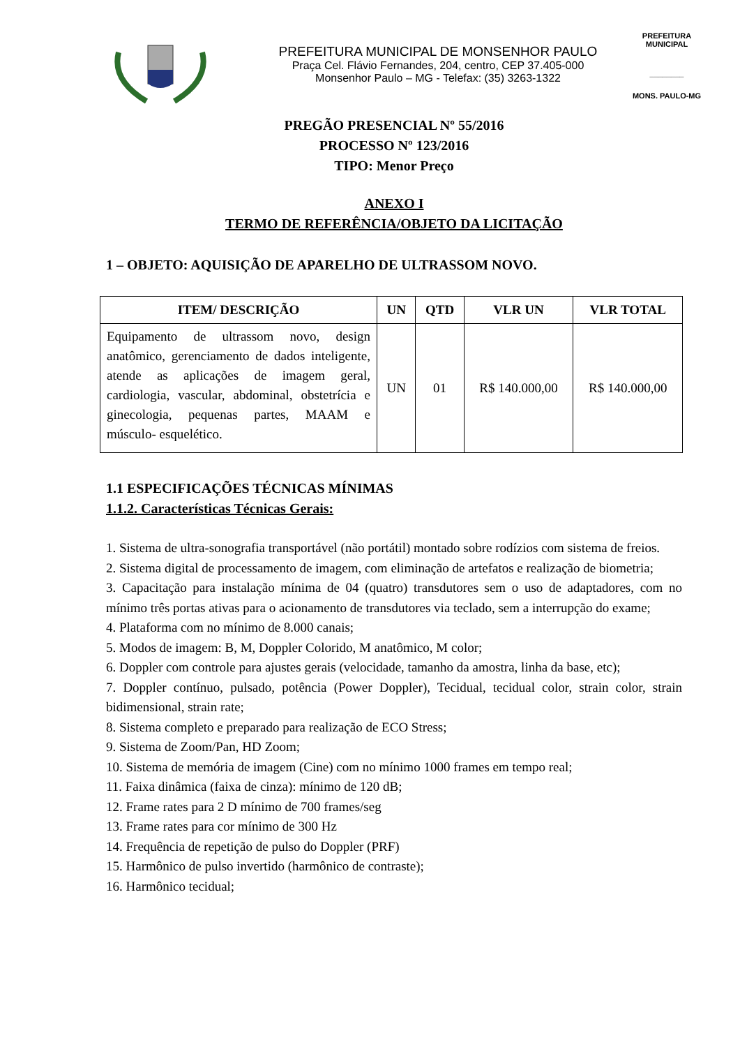PREFEITURA MUNICIPAL DE MONSENHOR PAULO
Praça Cel. Flávio Fernandes, 204, centro, CEP 37.405-000
Monsenhor Paulo – MG - Telefax: (35) 3263-1322
PREFEITURA MUNICIPAL
________
MONS. PAULO-MG
PREGÃO PRESENCIAL Nº 55/2016
PROCESSO Nº 123/2016
TIPO: Menor Preço
ANEXO I
TERMO DE REFERÊNCIA/OBJETO DA LICITAÇÃO
1 – OBJETO: AQUISIÇÃO DE APARELHO DE ULTRASSOM NOVO.
| ITEM/ DESCRIÇÃO | UN | QTD | VLR UN | VLR TOTAL |
| --- | --- | --- | --- | --- |
| Equipamento de ultrassom novo, design anatômico, gerenciamento de dados inteligente, atende as aplicações de imagem geral, cardiologia, vascular, abdominal, obstetrícia e ginecologia, pequenas partes, MAAM e músculo- esquelético. | UN | 01 | R$ 140.000,00 | R$ 140.000,00 |
1.1 ESPECIFICAÇÕES TÉCNICAS MÍNIMAS
1.1.2. Características Técnicas Gerais:
1. Sistema de ultra-sonografia transportável (não portátil) montado sobre rodízios com sistema de freios.
2. Sistema digital de processamento de imagem, com eliminação de artefatos e realização de biometria;
3. Capacitação para instalação mínima de 04 (quatro) transdutores sem o uso de adaptadores, com no mínimo três portas ativas para o acionamento de transdutores via teclado, sem a interrupção do exame;
4. Plataforma com no mínimo de 8.000 canais;
5. Modos de imagem: B, M, Doppler Colorido, M anatômico, M color;
6. Doppler com controle para ajustes gerais (velocidade, tamanho da amostra, linha da base, etc);
7. Doppler contínuo, pulsado, potência (Power Doppler), Tecidual, tecidual color, strain color, strain bidimensional, strain rate;
8. Sistema completo e preparado para realização de ECO Stress;
9. Sistema de Zoom/Pan, HD Zoom;
10. Sistema de memória de imagem (Cine) com no mínimo 1000 frames em tempo real;
11. Faixa dinâmica (faixa de cinza): mínimo de 120 dB;
12. Frame rates para 2 D mínimo de 700 frames/seg
13. Frame rates para cor mínimo de 300 Hz
14. Frequência de repetição de pulso do Doppler (PRF)
15. Harmônico de pulso invertido (harmônico de contraste);
16. Harmônico tecidual;